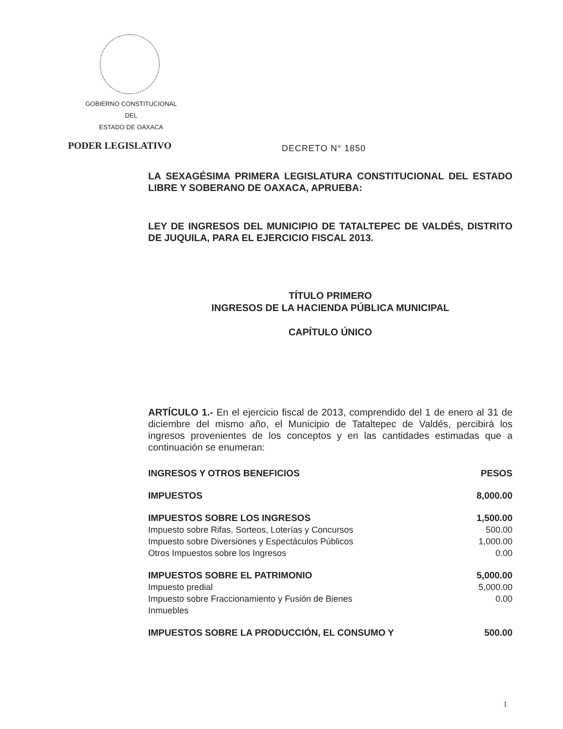GOBIERNO CONSTITUCIONAL
DEL
ESTADO DE OAXACA
PODER LEGISLATIVO DECRETO N° 1850
LA SEXAGÉSIMA PRIMERA LEGISLATURA CONSTITUCIONAL DEL ESTADO LIBRE Y SOBERANO DE OAXACA, APRUEBA:
LEY DE INGRESOS DEL MUNICIPIO DE TATALTEPEC DE VALDÉS, DISTRITO DE JUQUILA, PARA EL EJERCICIO FISCAL 2013.
TÍTULO PRIMERO
INGRESOS DE LA HACIENDA PÚBLICA MUNICIPAL
CAPÍTULO ÚNICO
ARTÍCULO 1.- En el ejercicio fiscal de 2013, comprendido del 1 de enero al 31 de diciembre del mismo año, el Municipio de Tataltepec de Valdés, percibirá los ingresos provenientes de los conceptos y en las cantidades estimadas que a continuación se enumeran:
| INGRESOS Y OTROS BENEFICIOS | PESOS |
| IMPUESTOS | 8,000.00 |
| IMPUESTOS SOBRE LOS INGRESOS | 1,500.00 |
| Impuesto sobre Rifas, Sorteos, Loterías y Concursos | 500.00 |
| Impuesto sobre Diversiones y Espectáculos Públicos | 1,000.00 |
| Otros Impuestos sobre los Ingresos | 0.00 |
| IMPUESTOS SOBRE EL PATRIMONIO | 5,000.00 |
| Impuesto predial | 5,000.00 |
| Impuesto sobre Fraccionamiento y Fusión de Bienes Inmuebles | 0.00 |
| IMPUESTOS SOBRE LA PRODUCCIÓN, EL CONSUMO Y | 500.00 |
1